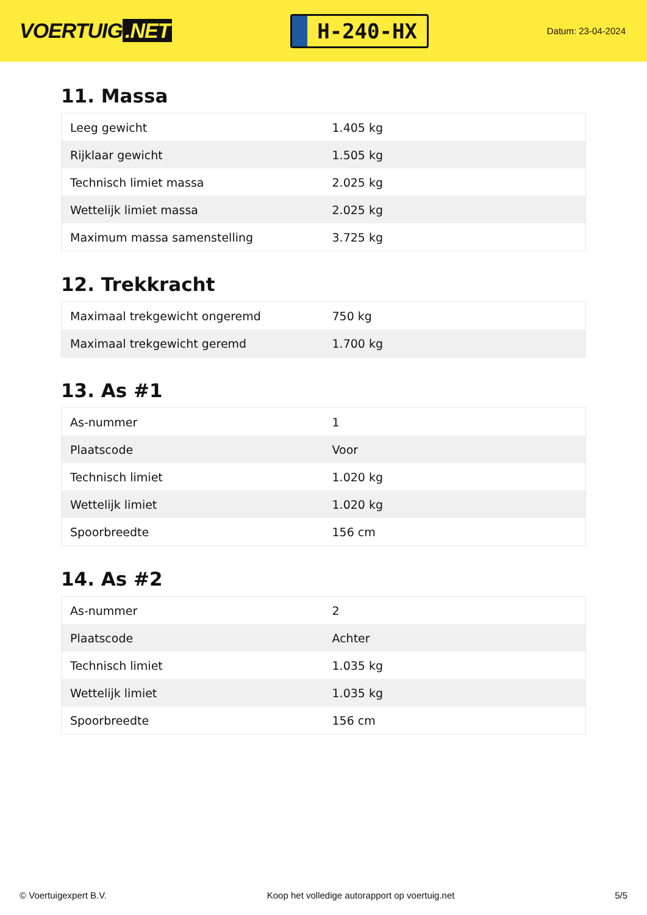VOERTUIG.NET
H-240-HX
Datum: 23-04-2024
11. Massa
| Leeg gewicht | 1.405 kg |
| Rijklaar gewicht | 1.505 kg |
| Technisch limiet massa | 2.025 kg |
| Wettelijk limiet massa | 2.025 kg |
| Maximum massa samenstelling | 3.725 kg |
12. Trekkracht
| Maximaal trekgewicht ongeremd | 750 kg |
| Maximaal trekgewicht geremd | 1.700 kg |
13. As #1
| As-nummer | 1 |
| Plaatscode | Voor |
| Technisch limiet | 1.020 kg |
| Wettelijk limiet | 1.020 kg |
| Spoorbreedte | 156 cm |
14. As #2
| As-nummer | 2 |
| Plaatscode | Achter |
| Technisch limiet | 1.035 kg |
| Wettelijk limiet | 1.035 kg |
| Spoorbreedte | 156 cm |
© Voertuigexpert B.V. Koop het volledige autorapport op voertuig.net 5/5